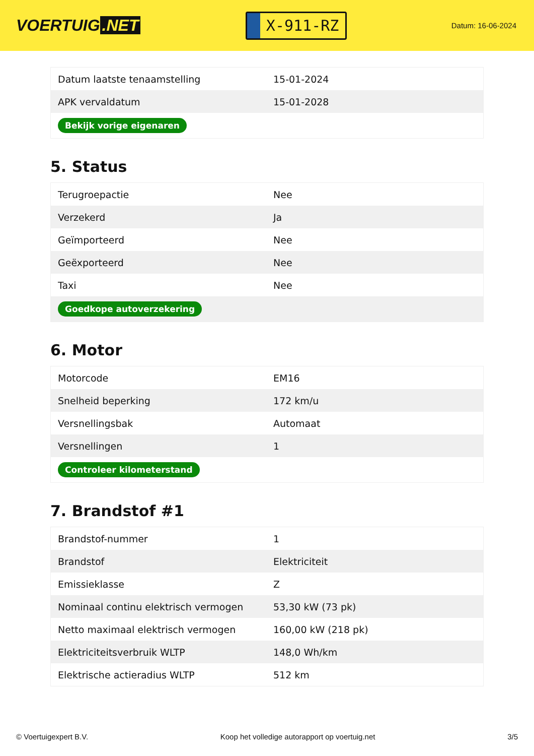VOERTUIG.NET
X-911-RZ
Datum: 16-06-2024
| Datum laatste tenaamstelling | 15-01-2024 |
| APK vervaldatum | 15-01-2028 |
| Bekijk vorige eigenaren | |
5. Status
| Terugroepactie | Nee |
| Verzekerd | Ja |
| Geïmporteerd | Nee |
| Geëxporteerd | Nee |
| Taxi | Nee |
| Goedkope autoverzekering | |
6. Motor
| Motorcode | EM16 |
| Snelheid beperking | 172 km/u |
| Versnellingsbak | Automaat |
| Versnellingen | 1 |
| Controleer kilometerstand | |
7. Brandstof #1
| Brandstof-nummer | 1 |
| Brandstof | Elektriciteit |
| Emissieklasse | Z |
| Nominaal continu elektrisch vermogen | 53,30 kW (73 pk) |
| Netto maximaal elektrisch vermogen | 160,00 kW (218 pk) |
| Elektriciteitsverbruik WLTP | 148,0 Wh/km |
| Elektrische actieradius WLTP | 512 km |
© Voertuigexpert B.V. Koop het volledige autorapport op voertuig.net 3/5